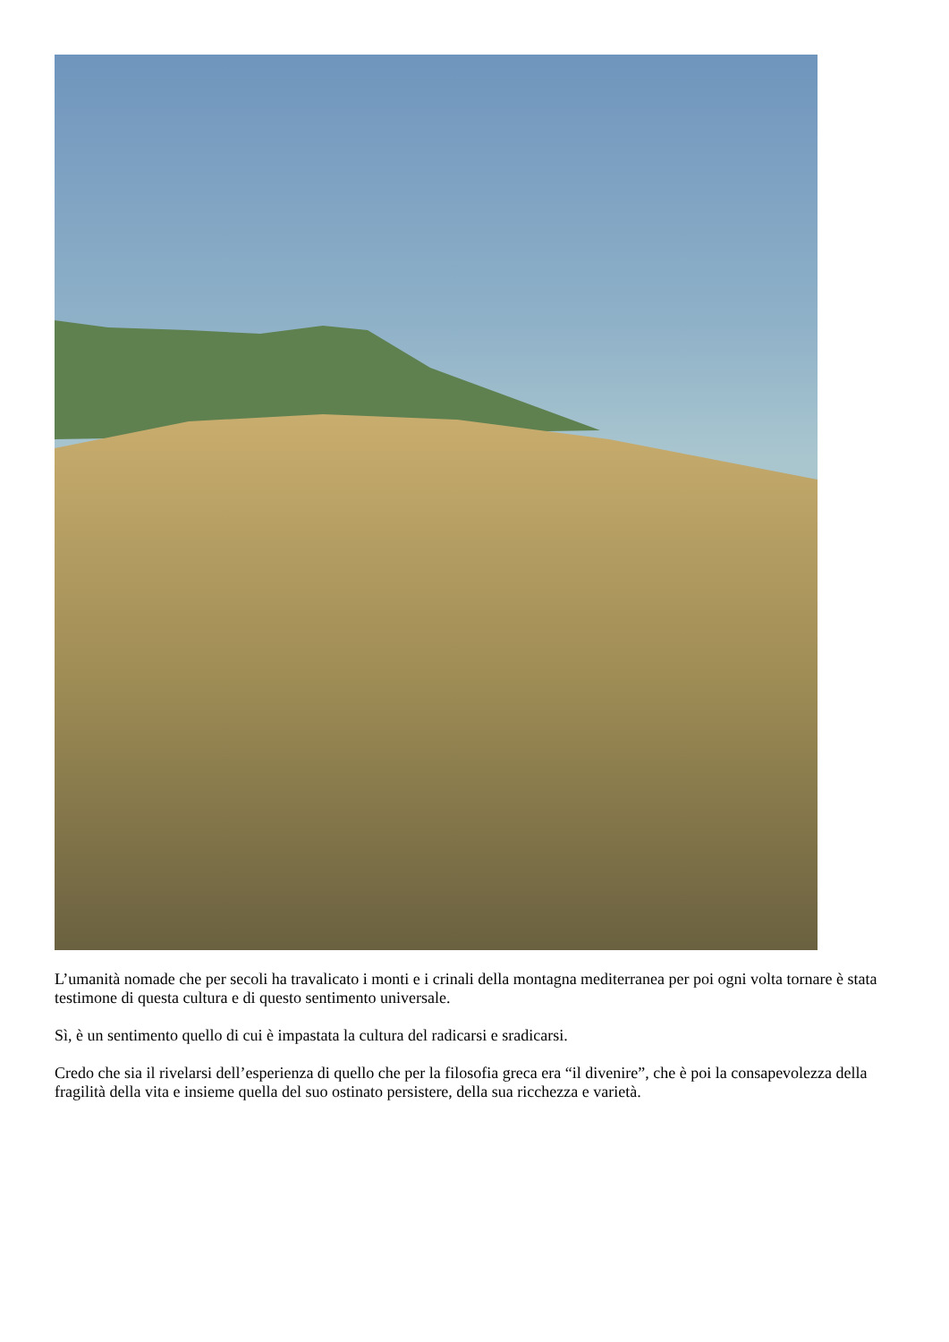L’umanità nomade che per secoli ha travalicato i monti e i crinali della montagna mediterranea per poi ogni volta tornare è stata testimone di questa cultura e di questo sentimento universale.
Sì, è un sentimento quello di cui è impastata la cultura del radicarsi e sradicarsi.
Credo che sia il rivelarsi dell’esperienza di quello che per la filosofia greca era “il divenire”, che è poi la consapevolezza della fragilità della vita e insieme quella del suo ostinato persistere, della sua ricchezza e varietà.